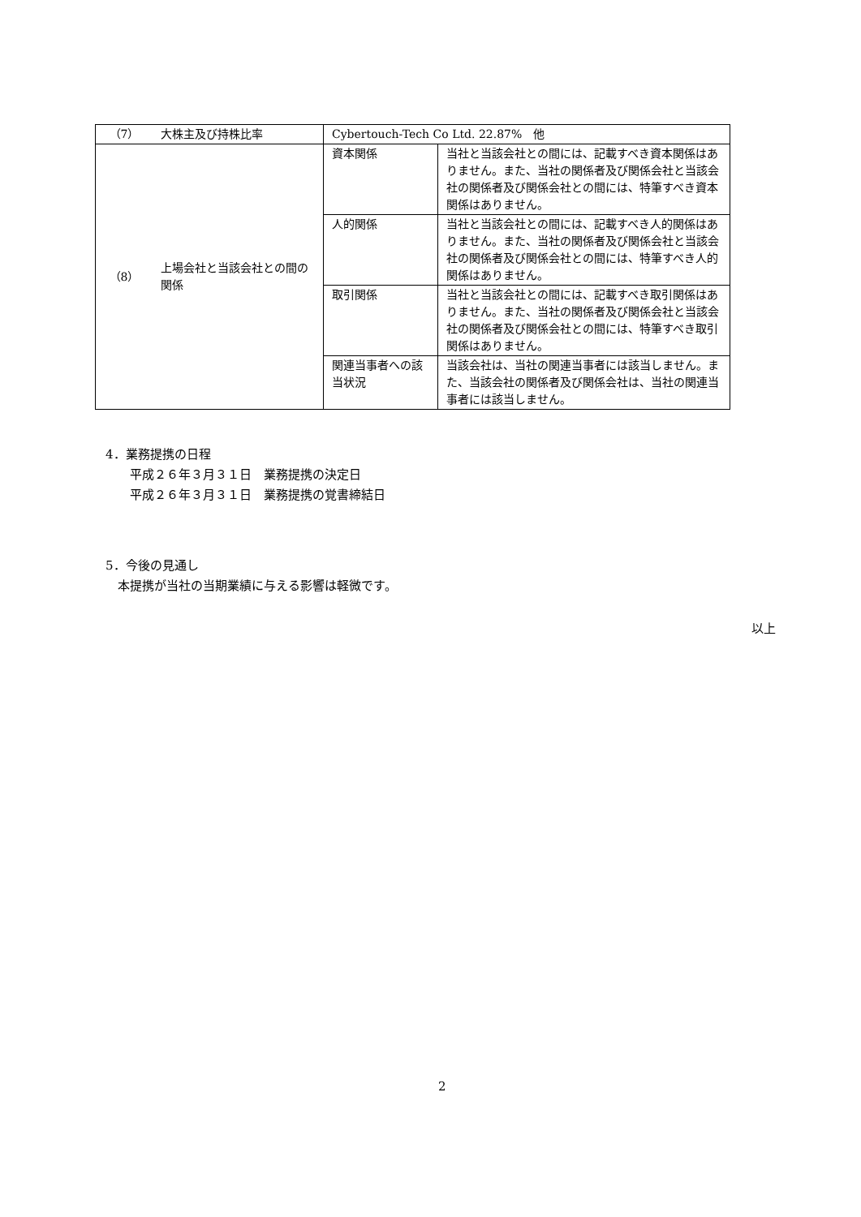| （7） | 大株主及び持株比率 | Cybertouch-Tech Co Ltd. 22.87% 他 | |
| （8） | 上場会社と当該会社との間の関係 | 資本関係 | 当社と当該会社との間には、記載すべき資本関係はありません。また、当社の関係者及び関係会社と当該会社の関係者及び関係会社との間には、特筆すべき資本関係はありません。 |
| | | 人的関係 | 当社と当該会社との間には、記載すべき人的関係はありません。また、当社の関係者及び関係会社と当該会社の関係者及び関係会社との間には、特筆すべき人的関係はありません。 |
| | | 取引関係 | 当社と当該会社との間には、記載すべき取引関係はありません。また、当社の関係者及び関係会社と当該会社の関係者及び関係会社との間には、特筆すべき取引関係はありません。 |
| | | 関連当事者への該当状況 | 当該会社は、当社の関連当事者には該当しません。また、当該会社の関係者及び関係会社は、当社の関連当事者には該当しません。 |
4．業務提携の日程
　　平成２６年３月３１日　業務提携の決定日
　　平成２６年３月３１日　業務提携の覚書締結日
5．今後の見通し
　本提携が当社の当期業績に与える影響は軽微です。
以上
2